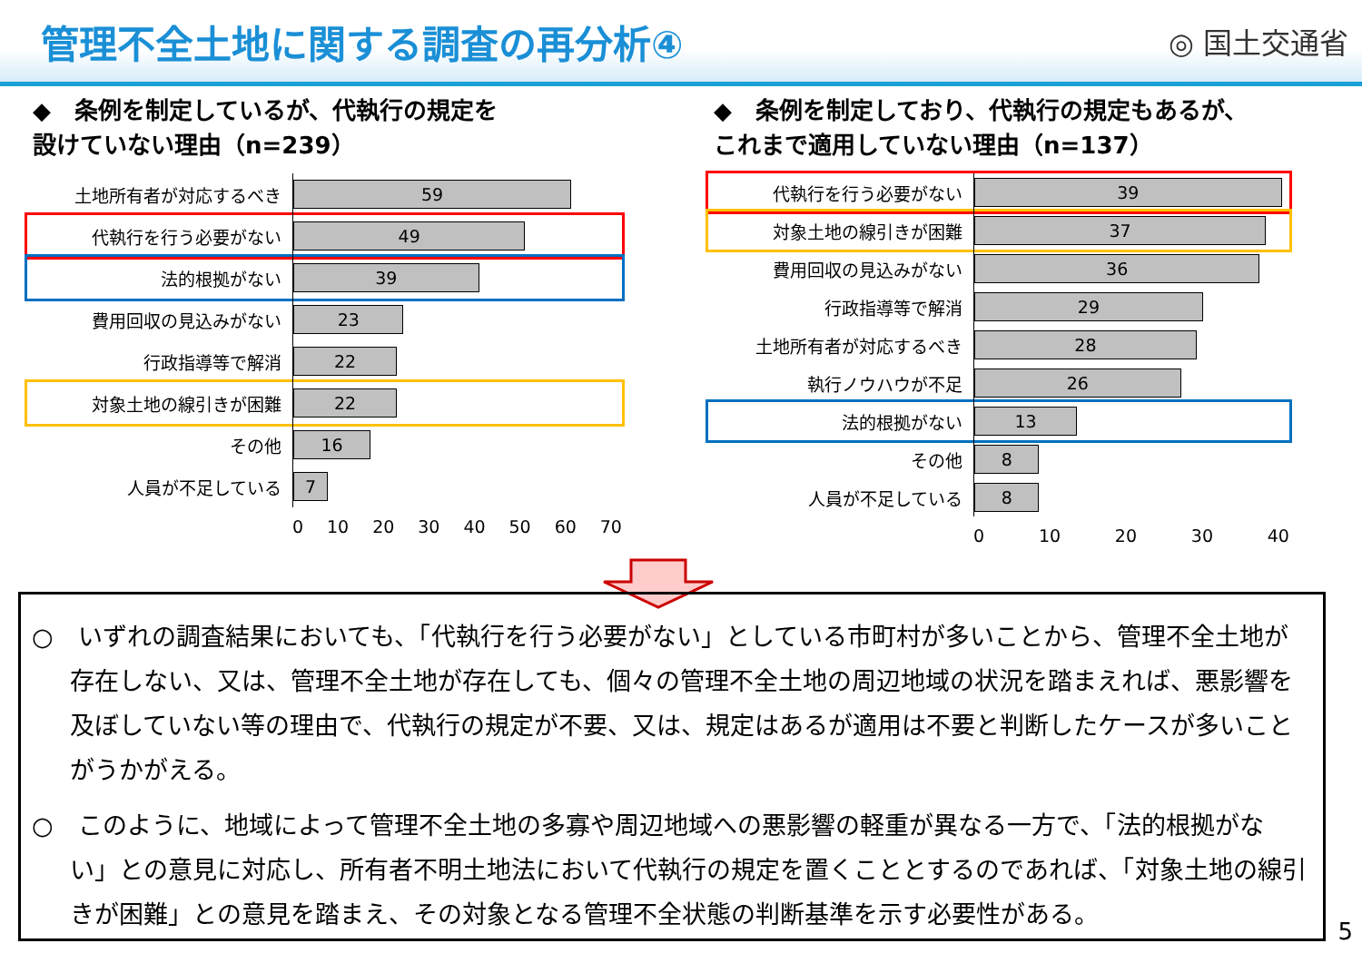管理不全土地に関する調査の再分析④
◎ 国土交通省
◆　条例を制定しているが、代執行の規定を
設けていない理由（n=239）
土地所有者が対応するべき
59
代執行を行う必要がない
49
法的根拠がない
39
費用回収の見込みがない
23
行政指導等で解消
22
対象土地の線引きが困難
22
その他
16
人員が不足している
7
0 10 20 30 40 50 60 70
◆　条例を制定しており、代執行の規定もあるが、
これまで適用していない理由（n=137）
代執行を行う必要がない
39
対象土地の線引きが困難
37
費用回収の見込みがない
36
行政指導等で解消
29
土地所有者が対応するべき
28
執行ノウハウが不足
26
法的根拠がない
13
その他
8
人員が不足している
8
0 10 20 30 40
○　いずれの調査結果においても、「代執行を行う必要がない」としている市町村が多いことから、管理不全土地が存在しない、又は、管理不全土地が存在しても、個々の管理不全土地の周辺地域の状況を踏まえれば、悪影響を及ぼしていない等の理由で、代執行の規定が不要、又は、規定はあるが適用は不要と判断したケースが多いことがうかがえる。
○　このように、地域によって管理不全土地の多寡や周辺地域への悪影響の軽重が異なる一方で、「法的根拠がない」との意見に対応し、所有者不明土地法において代執行の規定を置くこととするのであれば、「対象土地の線引きが困難」との意見を踏まえ、その対象となる管理不全状態の判断基準を示す必要性がある。
5